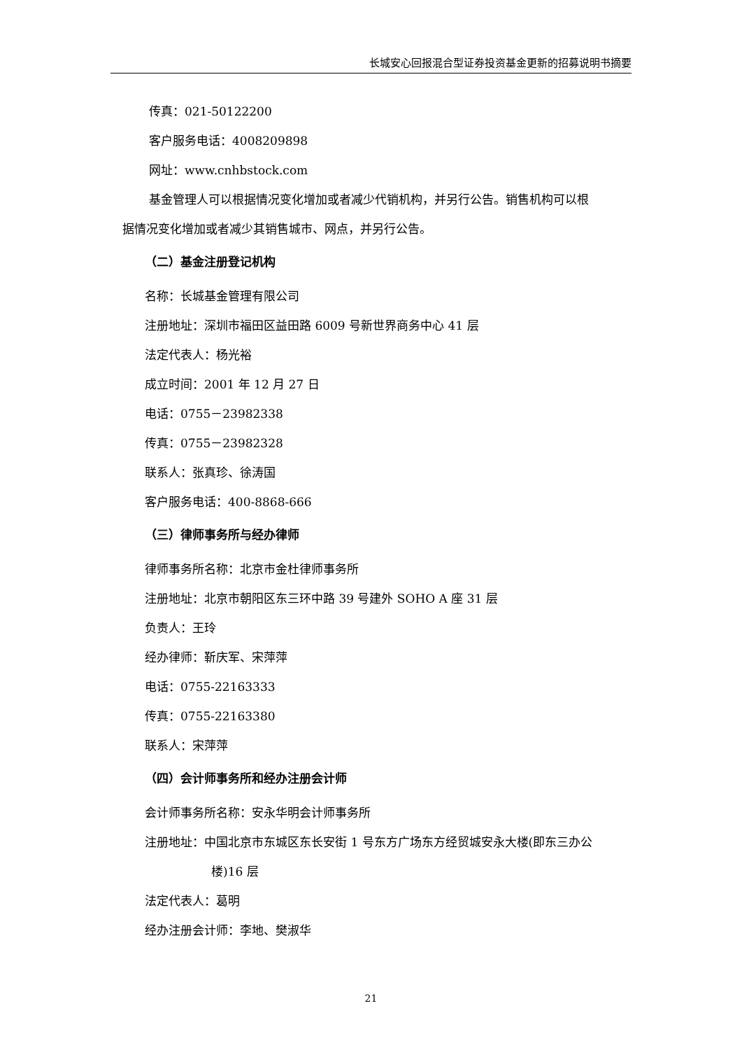长城安心回报混合型证券投资基金更新的招募说明书摘要
传真：021-50122200
客户服务电话：4008209898
网址：www.cnhbstock.com
基金管理人可以根据情况变化增加或者减少代销机构，并另行公告。销售机构可以根
据情况变化增加或者减少其销售城市、网点，并另行公告。
（二）基金注册登记机构
名称：长城基金管理有限公司
注册地址：深圳市福田区益田路 6009 号新世界商务中心 41 层
法定代表人：杨光裕
成立时间：2001 年 12 月 27 日
电话：0755－23982338
传真：0755－23982328
联系人：张真珍、徐涛国
客户服务电话：400-8868-666
（三）律师事务所与经办律师
律师事务所名称：北京市金杜律师事务所
注册地址：北京市朝阳区东三环中路 39 号建外 SOHO A 座 31 层
负责人：王玲
经办律师：靳庆军、宋萍萍
电话：0755-22163333
传真：0755-22163380
联系人：宋萍萍
（四）会计师事务所和经办注册会计师
会计师事务所名称：安永华明会计师事务所
注册地址：中国北京市东城区东长安街 1 号东方广场东方经贸城安永大楼(即东三办公
楼)16 层
法定代表人：葛明
经办注册会计师：李地、樊淑华
21